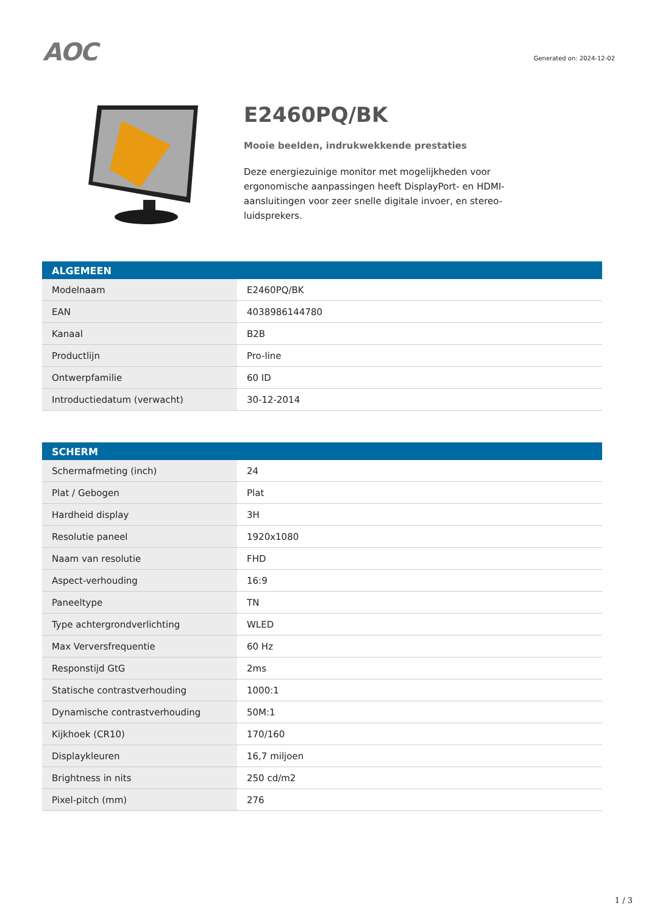AOC
Generated on: 2024-12-02
E2460PQ/BK
Mooie beelden, indrukwekkende prestaties
Deze energiezuinige monitor met mogelijkheden voor ergonomische aanpassingen heeft DisplayPort- en HDMI-aansluitingen voor zeer snelle digitale invoer, en stereo-luidsprekers.
| ALGEMEEN | |
| --- | --- |
| Modelnaam | E2460PQ/BK |
| EAN | 4038986144780 |
| Kanaal | B2B |
| Productlijn | Pro-line |
| Ontwerpfamilie | 60 ID |
| Introductiedatum (verwacht) | 30-12-2014 |
| SCHERM | |
| --- | --- |
| Schermafmeting (inch) | 24 |
| Plat / Gebogen | Plat |
| Hardheid display | 3H |
| Resolutie paneel | 1920x1080 |
| Naam van resolutie | FHD |
| Aspect-verhouding | 16:9 |
| Paneeltype | TN |
| Type achtergrondverlichting | WLED |
| Max Verversfrequentie | 60 Hz |
| Responstijd GtG | 2ms |
| Statische contrastverhouding | 1000:1 |
| Dynamische contrastverhouding | 50M:1 |
| Kijkhoek (CR10) | 170/160 |
| Displaykleuren | 16,7 miljoen |
| Brightness in nits | 250 cd/m2 |
| Pixel-pitch (mm) | 276 |
1 / 3